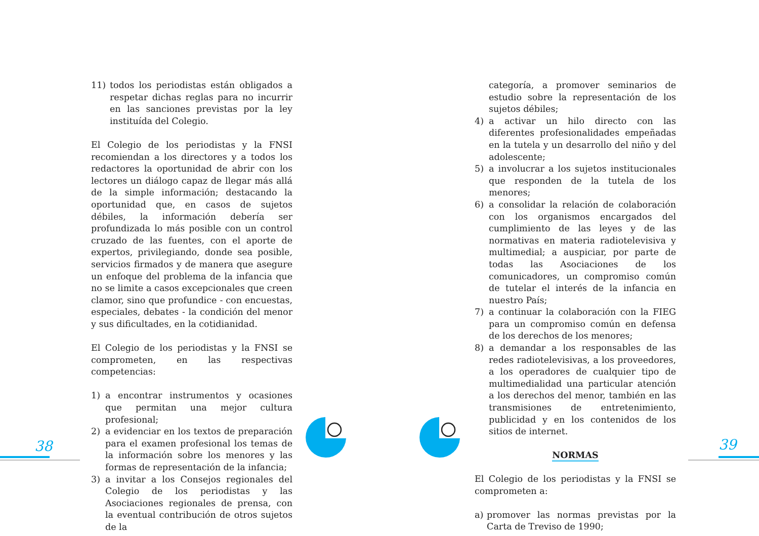11) todos los periodistas están obligados a respetar dichas reglas para no incurrir en las sanciones previstas por la ley instituída del Colegio.
El Colegio de los periodistas y la FNSI recomiendan a los directores y a todos los redactores la oportunidad de abrir con los lectores un diálogo capaz de llegar más allá de la simple información; destacando la oportunidad que, en casos de sujetos débiles, la información debería ser profundizada lo más posible con un control cruzado de las fuentes, con el aporte de expertos, privilegiando, donde sea posible, servicios firmados y de manera que asegure un enfoque del problema de la infancia que no se limite a casos excepcionales que creen clamor, sino que profundice - con encuestas, especiales, debates - la condición del menor y sus dificultades, en la cotidianidad.
El Colegio de los periodistas y la FNSI se comprometen, en las respectivas competencias:
1) a encontrar instrumentos y ocasiones que permitan una mejor cultura profesional;
2) a evidenciar en los textos de preparación para el examen profesional los temas de la información sobre los menores y las formas de representación de la infancia;
3) a invitar a los Consejos regionales del Colegio de los periodistas y las Asociaciones regionales de prensa, con la eventual contribución de otros sujetos de la
categoría, a promover seminarios de estudio sobre la representación de los sujetos débiles;
4) a activar un hilo directo con las diferentes profesionalidades empeñadas en la tutela y un desarrollo del niño y del adolescente;
5) a involucrar a los sujetos institucionales que responden de la tutela de los menores;
6) a consolidar la relación de colaboración con los organismos encargados del cumplimiento de las leyes y de las normativas en materia radiotelevisiva y multimedial; a auspiciar, por parte de todas las Asociaciones de los comunicadores, un compromiso común de tutelar el interés de la infancia en nuestro País;
7) a continuar la colaboración con la FIEG para un compromiso común en defensa de los derechos de los menores;
8) a demandar a los responsables de las redes radiotelevisivas, a los proveedores, a los operadores de cualquier tipo de multimedialidad una particular atención a los derechos del menor, también en las transmisiones de entretenimiento, publicidad y en los contenidos de los sitios de internet.
NORMAS
El Colegio de los periodistas y la FNSI se comprometen a:
a) promover las normas previstas por la Carta de Treviso de 1990;
38 39